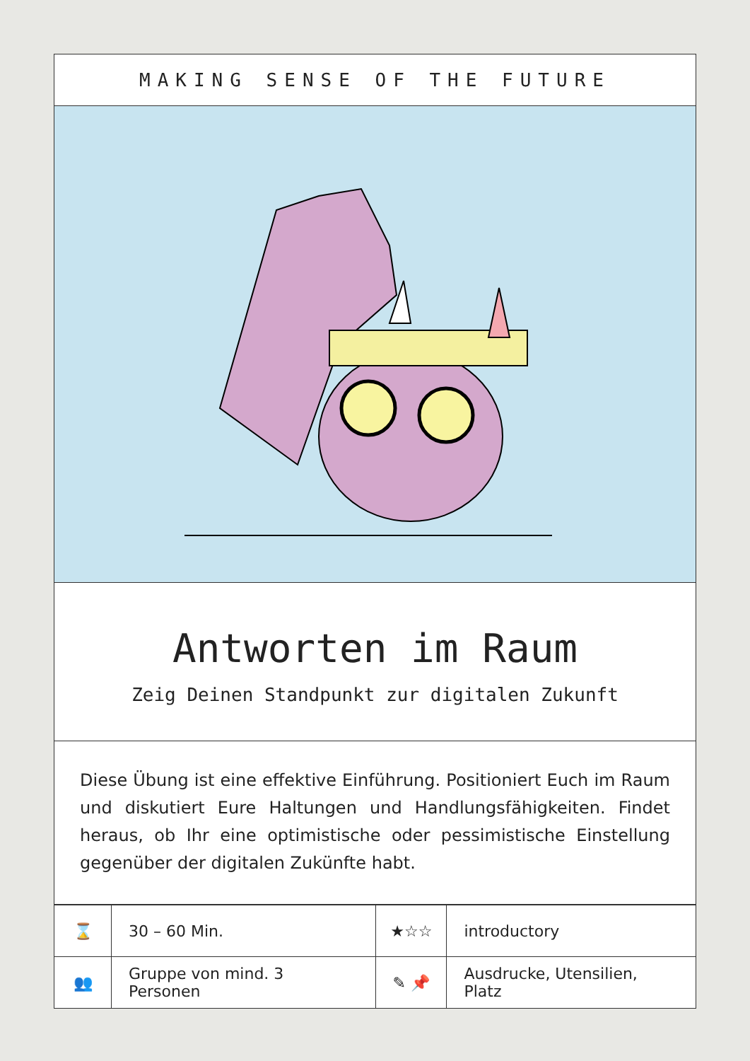MAKING SENSE OF THE FUTURE
Antworten im Raum
Zeig Deinen Standpunkt zur digitalen Zukunft
Diese Übung ist eine effektive Einführung. Positioniert Euch im Raum und diskutiert Eure Haltungen und Handlungsfähigkeiten. Findet heraus, ob Ihr eine optimistische oder pessimistische Einstellung gegenüber der digitalen Zukünfte habt.
| ⌛ | 30 – 60 Min. | ★☆☆ | introductory |
| 👥 | Gruppe von mind. 3 Personen | ✎ 📌 | Ausdrucke, Utensilien, Platz |